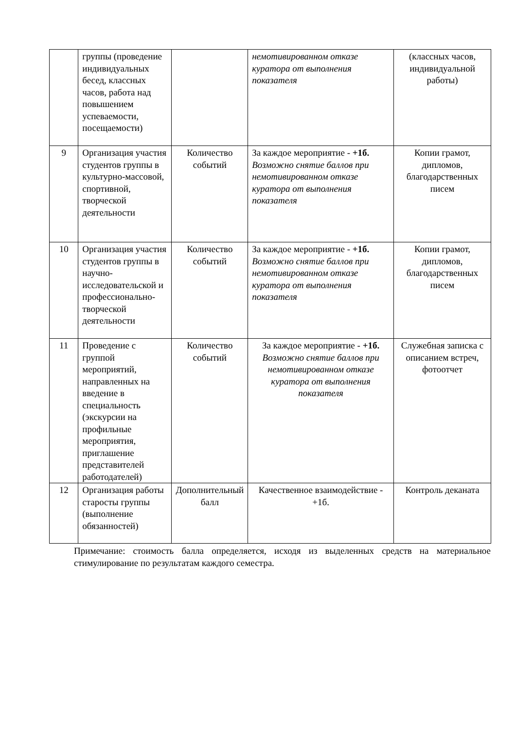| | группы (проведение индивидуальных бесед, классных часов, работа над повышением успеваемости, посещаемости) | | немотивированном отказе куратора от выполнения показателя | (классных часов, индивидуальной работы) |
| 9 | Организация участия студентов группы в культурно-массовой, спортивной, творческой деятельности | Количество событий | За каждое мероприятие - +1б. Возможно снятие баллов при немотивированном отказе куратора от выполнения показателя | Копии грамот, дипломов, благодарственных писем |
| 10 | Организация участия студентов группы в научно-исследовательской и профессионально-творческой деятельности | Количество событий | За каждое мероприятие - +1б. Возможно снятие баллов при немотивированном отказе куратора от выполнения показателя | Копии грамот, дипломов, благодарственных писем |
| 11 | Проведение с группой мероприятий, направленных на введение в специальность (экскурсии на профильные мероприятия, приглашение представителей работодателей) | Количество событий | За каждое мероприятие - +1б. Возможно снятие баллов при немотивированном отказе куратора от выполнения показателя | Служебная записка с описанием встреч, фотоотчет |
| 12 | Организация работы старосты группы (выполнение обязанностей) | Дополнительный балл | Качественное взаимодействие - +1б. | Контроль деканата |
Примечание: стоимость балла определяется, исходя из выделенных средств на материальное стимулирование по результатам каждого семестра.